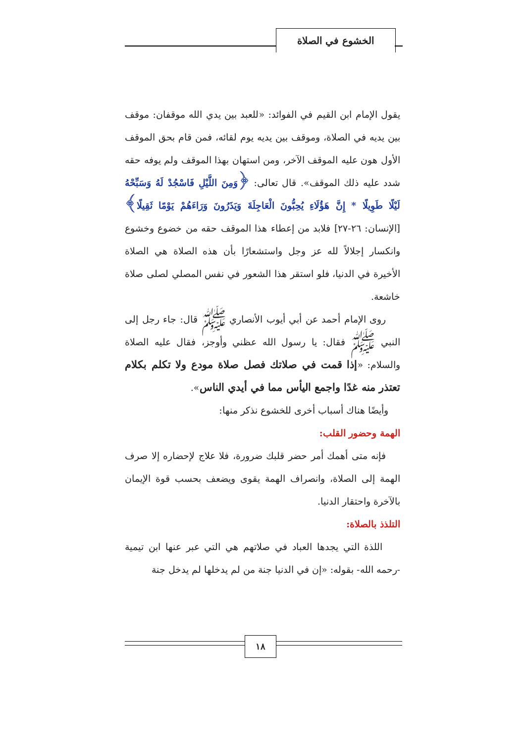الخشوع في الصلاة
يقول الإمام ابن القيم في الفوائد: «للعبد بين يدي الله موقفان: موقف بين يديه في الصلاة، وموقف بين يديه يوم لقائه، فمن قام بحق الموقف الأول هون عليه الموقف الآخر، ومن استهان بهذا الموقف ولم يوفه حقه شدد عليه ذلك الموقف». قال تعالى: ﴿وَمِنَ اللَّيْلِ فَاسْجُدْ لَهُ وَسَبِّحْهُ لَيْلًا طَوِيلًا * إِنَّ هَؤُلَاءِ يُحِبُّونَ الْعَاجِلَةَ وَيَذَرُونَ وَرَاءَهُمْ يَوْمًا ثَقِيلًا﴾ [الإنسان: ٢٦-٢٧] فلابد من إعطاء هذا الموقف حقه من خضوع وخشوع وانكسار إجلالاً لله عز وجل واستشعارًا بأن هذه الصلاة هي الصلاة الأخيرة في الدنيا، فلو استقر هذا الشعور في نفس المصلي لصلى صلاة خاشعة.
روى الإمام أحمد عن أبي أيوب الأنصاري ﷺ قال: جاء رجل إلى النبي ﷺ فقال: يا رسول الله عظني وأوجز، فقال عليه الصلاة والسلام: «إذا قمت في صلاتك فصل صلاة مودع ولا تكلم بكلام تعتذر منه غدًا واجمع اليأس مما في أيدي الناس».
وأيضًا هناك أسباب أخرى للخشوع نذكر منها:
الهمة وحضور القلب:
فإنه متى أهمك أمر حضر قلبك ضرورة، فلا علاج لإحضاره إلا صرف الهمة إلى الصلاة، وانصراف الهمة يقوى ويضعف بحسب قوة الإيمان بالآخرة واحتقار الدنيا.
التلذذ بالصلاة:
اللذة التي يجدها العباد في صلاتهم هي التي عبر عنها ابن تيمية -رحمه الله- بقوله: «إن في الدنيا جنة من لم يدخلها لم يدخل جنة
١٨